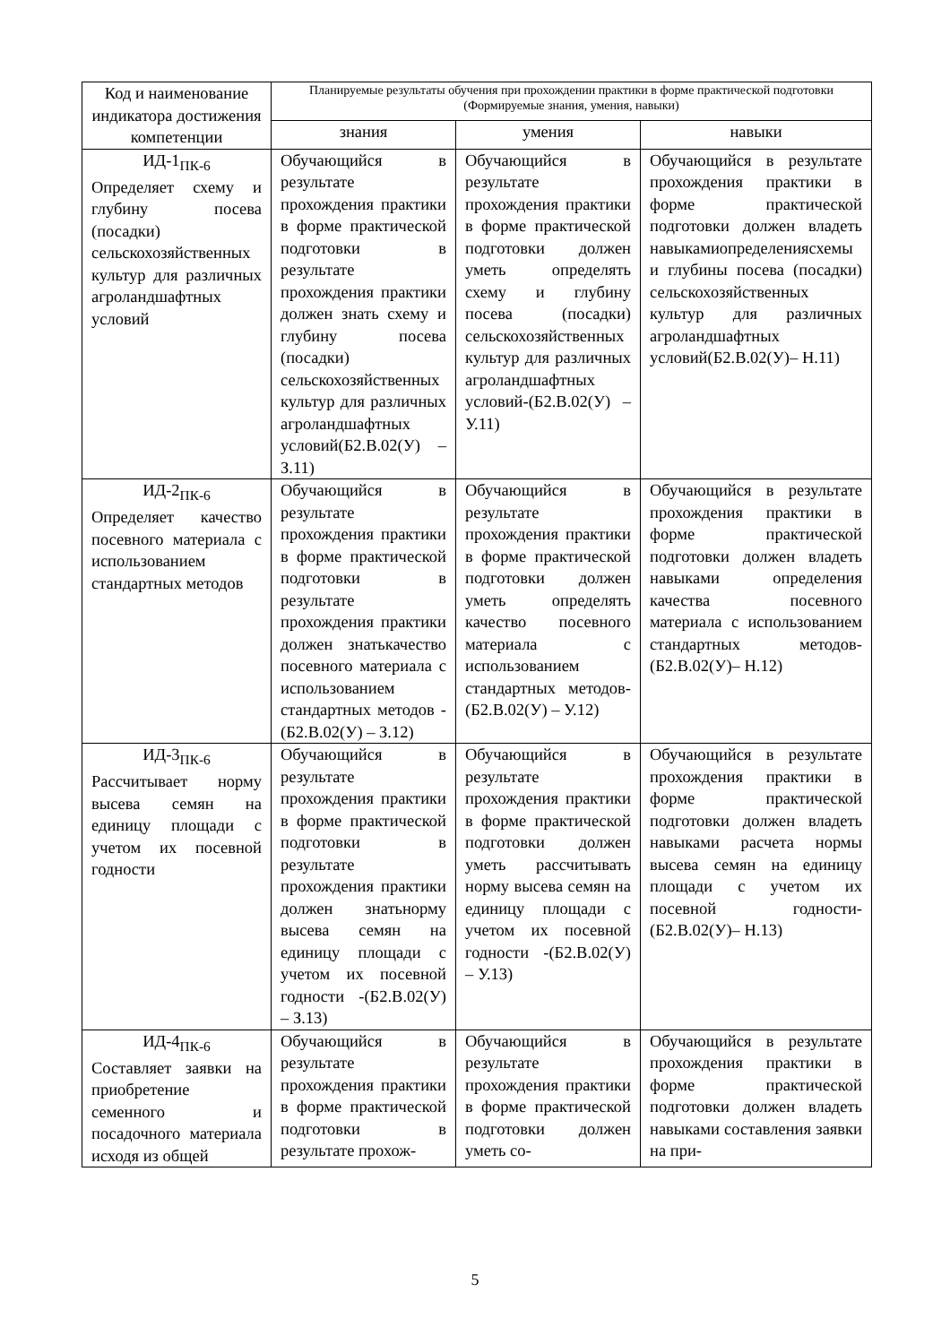| Код и наименование индикатора достижения компетенции | Планируемые результаты обучения при прохождении практики в форме практической подготовки (Формируемые знания, умения, навыки) | | |
| --- | --- | --- | --- |
| | знания | умения | навыки |
| ИД-1<sub>ПК-6</sub> Определяет схему и глубину посева (посадки) сельскохозяйственных культур для различных агроландшафтных условий | Обучающийся в результате прохождения практики в форме практической подготовки в результате прохождения практики должен знать схему и глубину посева (посадки) сельскохозяйственных культур для различных агроландшафтных условий(Б2.В.02(У) – З.11) | Обучающийся в результате прохождения практики в форме практической подготовки должен уметь определять схему и глубину посева (посадки) сельскохозяйственных культур для различных агроландшафтных условий-(Б2.В.02(У) – У.11) | Обучающийся в результате прохождения практики в форме практической подготовки должен владеть навыкамиопределениясхемы и глубины посева (посадки) сельскохозяйственных культур для различных агроландшафтных условий(Б2.В.02(У)– Н.11) |
| ИД-2<sub>ПК-6</sub> Определяет качество посевного материала с использованием стандартных методов | Обучающийся в результате прохождения практики в форме практической подготовки в результате прохождения практики должен знатькачество посевного материала с использованием стандартных методов -(Б2.В.02(У) – З.12) | Обучающийся в результате прохождения практики в форме практической подготовки должен уметь определять качество посевного материала с использованием стандартных методов-(Б2.В.02(У) – У.12) | Обучающийся в результате прохождения практики в форме практической подготовки должен владеть навыками определения качества посевного материала с использованием стандартных методов-(Б2.В.02(У)– Н.12) |
| ИД-3<sub>ПК-6</sub> Рассчитывает норму высева семян на единицу площади с учетом их посевной годности | Обучающийся в результате прохождения практики в форме практической подготовки в результате прохождения практики должен знатьнорму высева семян на единицу площади с учетом их посевной годности -(Б2.В.02(У) – З.13) | Обучающийся в результате прохождения практики в форме практической подготовки должен уметь рассчитывать норму высева семян на единицу площади с учетом их посевной годности -(Б2.В.02(У) – У.13) | Обучающийся в результате прохождения практики в форме практической подготовки должен владеть навыками расчета нормы высева семян на единицу площади с учетом их посевной годности-(Б2.В.02(У)– Н.13) |
| ИД-4<sub>ПК-6</sub> Составляет заявки на приобретение семенного и посадочного материала исходя из общей | Обучающийся в результате прохождения практики в форме практической подготовки в результате прохож- | Обучающийся в результате прохождения практики в форме практической подготовки должен уметь со- | Обучающийся в результате прохождения практики в форме практической подготовки должен владеть навыками составления заявки на при- |
5